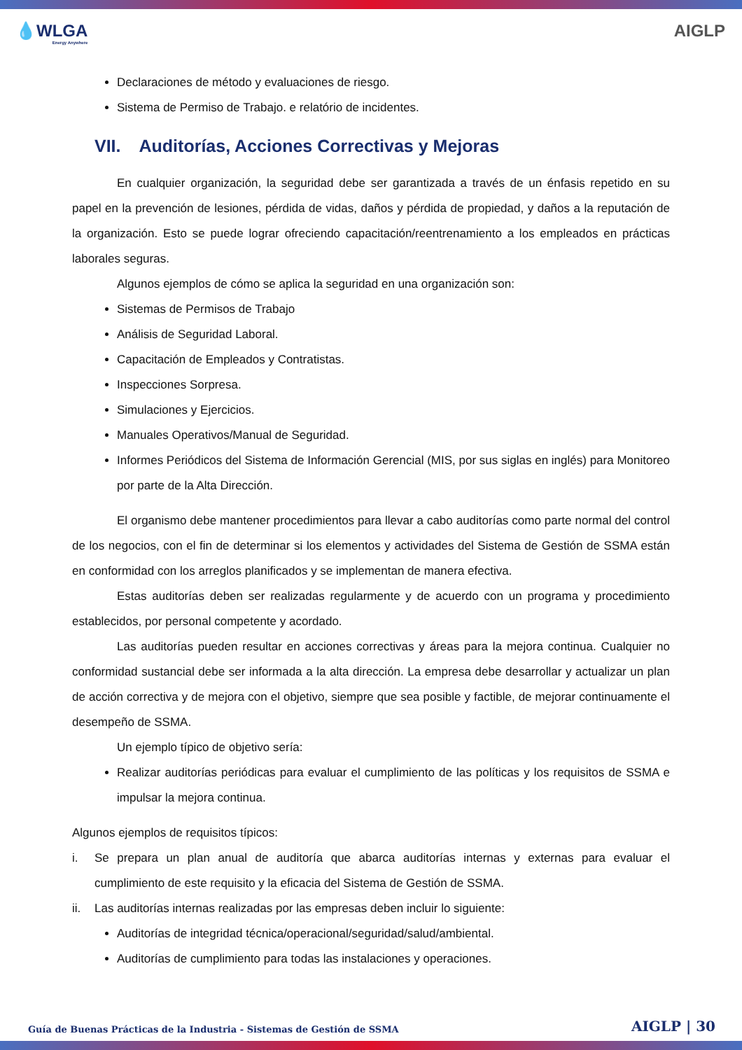💧WLGA
Energy Anywhere
AIGLP
Declaraciones de método y evaluaciones de riesgo.
Sistema de Permiso de Trabajo. e relatório de incidentes.
VII. Auditorías, Acciones Correctivas y Mejoras
En cualquier organización, la seguridad debe ser garantizada a través de un énfasis repetido en su papel en la prevención de lesiones, pérdida de vidas, daños y pérdida de propiedad, y daños a la reputación de la organización. Esto se puede lograr ofreciendo capacitación/reentrenamiento a los empleados en prácticas laborales seguras.
Algunos ejemplos de cómo se aplica la seguridad en una organización son:
Sistemas de Permisos de Trabajo
Análisis de Seguridad Laboral.
Capacitación de Empleados y Contratistas.
Inspecciones Sorpresa.
Simulaciones y Ejercicios.
Manuales Operativos/Manual de Seguridad.
Informes Periódicos del Sistema de Información Gerencial (MIS, por sus siglas en inglés) para Monitoreo por parte de la Alta Dirección.
El organismo debe mantener procedimientos para llevar a cabo auditorías como parte normal del control de los negocios, con el fin de determinar si los elementos y actividades del Sistema de Gestión de SSMA están en conformidad con los arreglos planificados y se implementan de manera efectiva.
Estas auditorías deben ser realizadas regularmente y de acuerdo con un programa y procedimiento establecidos, por personal competente y acordado.
Las auditorías pueden resultar en acciones correctivas y áreas para la mejora continua. Cualquier no conformidad sustancial debe ser informada a la alta dirección. La empresa debe desarrollar y actualizar un plan de acción correctiva y de mejora con el objetivo, siempre que sea posible y factible, de mejorar continuamente el desempeño de SSMA.
Un ejemplo típico de objetivo sería:
Realizar auditorías periódicas para evaluar el cumplimiento de las políticas y los requisitos de SSMA e impulsar la mejora continua.
Algunos ejemplos de requisitos típicos:
i. Se prepara un plan anual de auditoría que abarca auditorías internas y externas para evaluar el cumplimiento de este requisito y la eficacia del Sistema de Gestión de SSMA.
ii. Las auditorías internas realizadas por las empresas deben incluir lo siguiente:
Auditorías de integridad técnica/operacional/seguridad/salud/ambiental.
Auditorías de cumplimiento para todas las instalaciones y operaciones.
Guía de Buenas Prácticas de la Industria - Sistemas de Gestión de SSMA AIGLP | 30